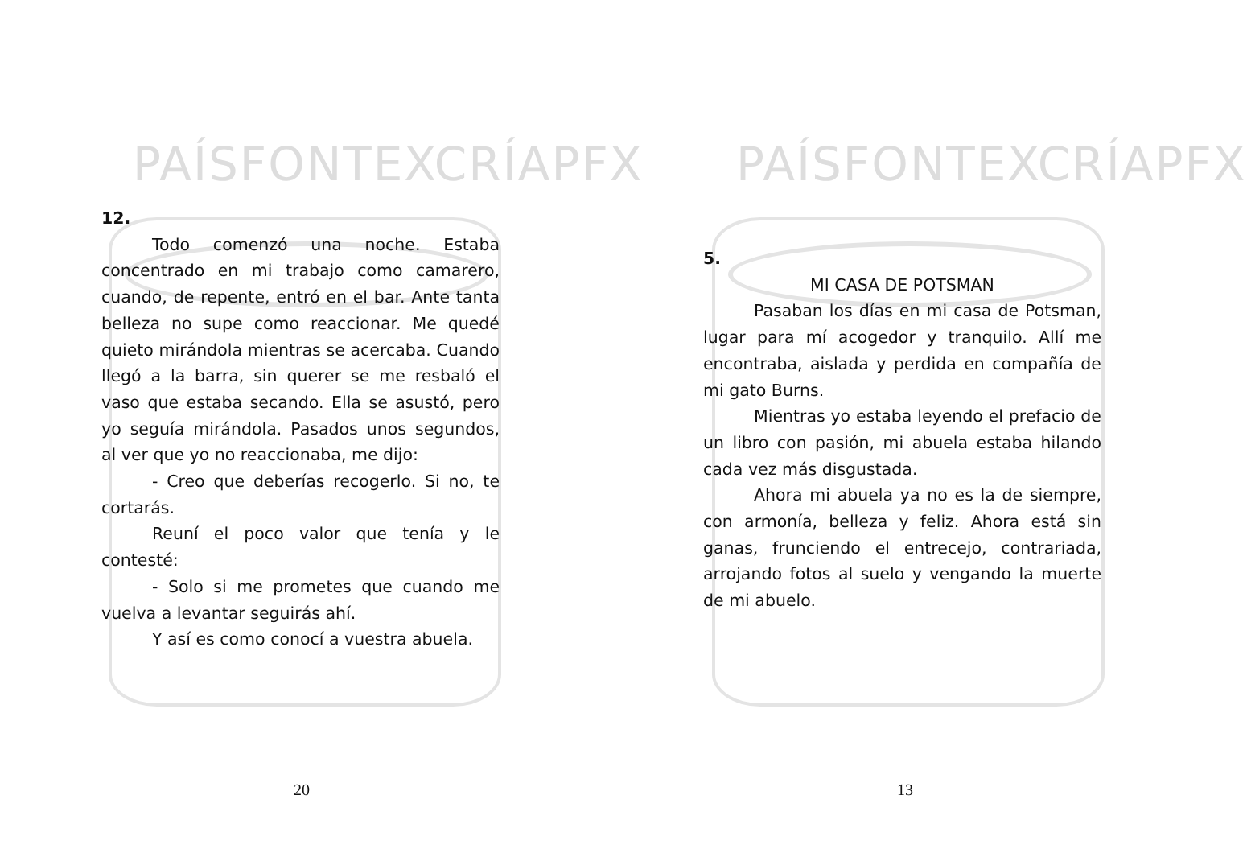PAÍSFONTEXCRÍAPFX
12.
Todo comenzó una noche. Estaba concentrado en mi trabajo como camarero, cuando, de repente, entró en el bar. Ante tanta belleza no supe como reaccionar. Me quedé quieto mirándola mientras se acercaba. Cuando llegó a la barra, sin querer se me resbaló el vaso que estaba secando. Ella se asustó, pero yo seguía mirándola. Pasados unos segundos, al ver que yo no reaccionaba, me dijo:
- Creo que deberías recogerlo. Si no, te cortarás.
Reuní el poco valor que tenía y le contesté:
- Solo si me prometes que cuando me vuelva a levantar seguirás ahí.
Y así es como conocí a vuestra abuela.
20
PAÍSFONTEXCRÍAPFX
5.
MI CASA DE POTSMAN
Pasaban los días en mi casa de Potsman, lugar para mí acogedor y tranquilo. Allí me encontraba, aislada y perdida en compañía de mi gato Burns.
Mientras yo estaba leyendo el prefacio de un libro con pasión, mi abuela estaba hilando cada vez más disgustada.
Ahora mi abuela ya no es la de siempre, con armonía, belleza y feliz. Ahora está sin ganas, frunciendo el entrecejo, contrariada, arrojando fotos al suelo y vengando la muerte de mi abuelo.
13